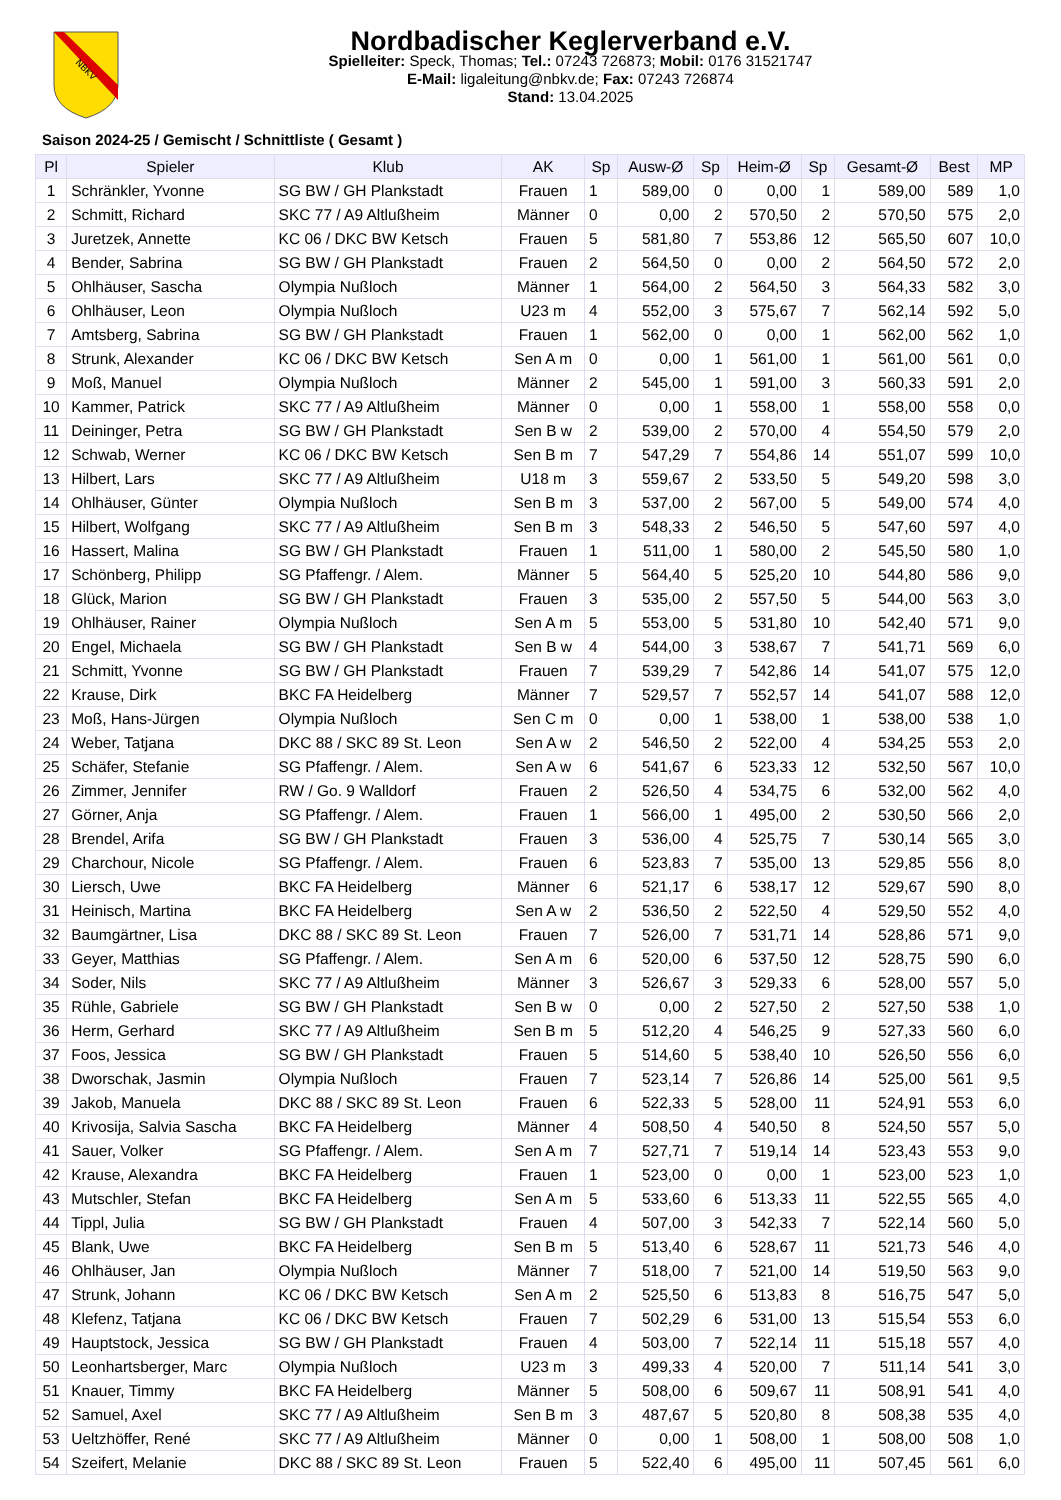NBKV
Nordbadischer Keglerverband e.V.
Spielleiter: Speck, Thomas; Tel.: 07243 726873; Mobil: 0176 31521747
E-Mail: ligaleitung@nbkv.de; Fax: 07243 726874
Stand: 13.04.2025
Saison 2024-25 / Gemischt / Schnittliste ( Gesamt )
| Pl | Spieler | Klub | AK | Sp | Ausw-Ø | Sp | Heim-Ø | Sp | Gesamt-Ø | Best | MP |
| --- | --- | --- | --- | --- | --- | --- | --- | --- | --- | --- | --- |
| 1 | Schränkler, Yvonne | SG BW / GH Plankstadt | Frauen | 1 | 589,00 | 0 | 0,00 | 1 | 589,00 | 589 | 1,0 |
| 2 | Schmitt, Richard | SKC 77 / A9 Altlußheim | Männer | 0 | 0,00 | 2 | 570,50 | 2 | 570,50 | 575 | 2,0 |
| 3 | Juretzek, Annette | KC 06 / DKC BW Ketsch | Frauen | 5 | 581,80 | 7 | 553,86 | 12 | 565,50 | 607 | 10,0 |
| 4 | Bender, Sabrina | SG BW / GH Plankstadt | Frauen | 2 | 564,50 | 0 | 0,00 | 2 | 564,50 | 572 | 2,0 |
| 5 | Ohlhäuser, Sascha | Olympia Nußloch | Männer | 1 | 564,00 | 2 | 564,50 | 3 | 564,33 | 582 | 3,0 |
| 6 | Ohlhäuser, Leon | Olympia Nußloch | U23 m | 4 | 552,00 | 3 | 575,67 | 7 | 562,14 | 592 | 5,0 |
| 7 | Amtsberg, Sabrina | SG BW / GH Plankstadt | Frauen | 1 | 562,00 | 0 | 0,00 | 1 | 562,00 | 562 | 1,0 |
| 8 | Strunk, Alexander | KC 06 / DKC BW Ketsch | Sen A m | 0 | 0,00 | 1 | 561,00 | 1 | 561,00 | 561 | 0,0 |
| 9 | Moß, Manuel | Olympia Nußloch | Männer | 2 | 545,00 | 1 | 591,00 | 3 | 560,33 | 591 | 2,0 |
| 10 | Kammer, Patrick | SKC 77 / A9 Altlußheim | Männer | 0 | 0,00 | 1 | 558,00 | 1 | 558,00 | 558 | 0,0 |
| 11 | Deininger, Petra | SG BW / GH Plankstadt | Sen B w | 2 | 539,00 | 2 | 570,00 | 4 | 554,50 | 579 | 2,0 |
| 12 | Schwab, Werner | KC 06 / DKC BW Ketsch | Sen B m | 7 | 547,29 | 7 | 554,86 | 14 | 551,07 | 599 | 10,0 |
| 13 | Hilbert, Lars | SKC 77 / A9 Altlußheim | U18 m | 3 | 559,67 | 2 | 533,50 | 5 | 549,20 | 598 | 3,0 |
| 14 | Ohlhäuser, Günter | Olympia Nußloch | Sen B m | 3 | 537,00 | 2 | 567,00 | 5 | 549,00 | 574 | 4,0 |
| 15 | Hilbert, Wolfgang | SKC 77 / A9 Altlußheim | Sen B m | 3 | 548,33 | 2 | 546,50 | 5 | 547,60 | 597 | 4,0 |
| 16 | Hassert, Malina | SG BW / GH Plankstadt | Frauen | 1 | 511,00 | 1 | 580,00 | 2 | 545,50 | 580 | 1,0 |
| 17 | Schönberg, Philipp | SG Pfaffengr. / Alem. | Männer | 5 | 564,40 | 5 | 525,20 | 10 | 544,80 | 586 | 9,0 |
| 18 | Glück, Marion | SG BW / GH Plankstadt | Frauen | 3 | 535,00 | 2 | 557,50 | 5 | 544,00 | 563 | 3,0 |
| 19 | Ohlhäuser, Rainer | Olympia Nußloch | Sen A m | 5 | 553,00 | 5 | 531,80 | 10 | 542,40 | 571 | 9,0 |
| 20 | Engel, Michaela | SG BW / GH Plankstadt | Sen B w | 4 | 544,00 | 3 | 538,67 | 7 | 541,71 | 569 | 6,0 |
| 21 | Schmitt, Yvonne | SG BW / GH Plankstadt | Frauen | 7 | 539,29 | 7 | 542,86 | 14 | 541,07 | 575 | 12,0 |
| 22 | Krause, Dirk | BKC FA Heidelberg | Männer | 7 | 529,57 | 7 | 552,57 | 14 | 541,07 | 588 | 12,0 |
| 23 | Moß, Hans-Jürgen | Olympia Nußloch | Sen C m | 0 | 0,00 | 1 | 538,00 | 1 | 538,00 | 538 | 1,0 |
| 24 | Weber, Tatjana | DKC 88 / SKC 89 St. Leon | Sen A w | 2 | 546,50 | 2 | 522,00 | 4 | 534,25 | 553 | 2,0 |
| 25 | Schäfer, Stefanie | SG Pfaffengr. / Alem. | Sen A w | 6 | 541,67 | 6 | 523,33 | 12 | 532,50 | 567 | 10,0 |
| 26 | Zimmer, Jennifer | RW / Go. 9 Walldorf | Frauen | 2 | 526,50 | 4 | 534,75 | 6 | 532,00 | 562 | 4,0 |
| 27 | Görner, Anja | SG Pfaffengr. / Alem. | Frauen | 1 | 566,00 | 1 | 495,00 | 2 | 530,50 | 566 | 2,0 |
| 28 | Brendel, Arifa | SG BW / GH Plankstadt | Frauen | 3 | 536,00 | 4 | 525,75 | 7 | 530,14 | 565 | 3,0 |
| 29 | Charchour, Nicole | SG Pfaffengr. / Alem. | Frauen | 6 | 523,83 | 7 | 535,00 | 13 | 529,85 | 556 | 8,0 |
| 30 | Liersch, Uwe | BKC FA Heidelberg | Männer | 6 | 521,17 | 6 | 538,17 | 12 | 529,67 | 590 | 8,0 |
| 31 | Heinisch, Martina | BKC FA Heidelberg | Sen A w | 2 | 536,50 | 2 | 522,50 | 4 | 529,50 | 552 | 4,0 |
| 32 | Baumgärtner, Lisa | DKC 88 / SKC 89 St. Leon | Frauen | 7 | 526,00 | 7 | 531,71 | 14 | 528,86 | 571 | 9,0 |
| 33 | Geyer, Matthias | SG Pfaffengr. / Alem. | Sen A m | 6 | 520,00 | 6 | 537,50 | 12 | 528,75 | 590 | 6,0 |
| 34 | Soder, Nils | SKC 77 / A9 Altlußheim | Männer | 3 | 526,67 | 3 | 529,33 | 6 | 528,00 | 557 | 5,0 |
| 35 | Rühle, Gabriele | SG BW / GH Plankstadt | Sen B w | 0 | 0,00 | 2 | 527,50 | 2 | 527,50 | 538 | 1,0 |
| 36 | Herm, Gerhard | SKC 77 / A9 Altlußheim | Sen B m | 5 | 512,20 | 4 | 546,25 | 9 | 527,33 | 560 | 6,0 |
| 37 | Foos, Jessica | SG BW / GH Plankstadt | Frauen | 5 | 514,60 | 5 | 538,40 | 10 | 526,50 | 556 | 6,0 |
| 38 | Dworschak, Jasmin | Olympia Nußloch | Frauen | 7 | 523,14 | 7 | 526,86 | 14 | 525,00 | 561 | 9,5 |
| 39 | Jakob, Manuela | DKC 88 / SKC 89 St. Leon | Frauen | 6 | 522,33 | 5 | 528,00 | 11 | 524,91 | 553 | 6,0 |
| 40 | Krivosija, Salvia Sascha | BKC FA Heidelberg | Männer | 4 | 508,50 | 4 | 540,50 | 8 | 524,50 | 557 | 5,0 |
| 41 | Sauer, Volker | SG Pfaffengr. / Alem. | Sen A m | 7 | 527,71 | 7 | 519,14 | 14 | 523,43 | 553 | 9,0 |
| 42 | Krause, Alexandra | BKC FA Heidelberg | Frauen | 1 | 523,00 | 0 | 0,00 | 1 | 523,00 | 523 | 1,0 |
| 43 | Mutschler, Stefan | BKC FA Heidelberg | Sen A m | 5 | 533,60 | 6 | 513,33 | 11 | 522,55 | 565 | 4,0 |
| 44 | Tippl, Julia | SG BW / GH Plankstadt | Frauen | 4 | 507,00 | 3 | 542,33 | 7 | 522,14 | 560 | 5,0 |
| 45 | Blank, Uwe | BKC FA Heidelberg | Sen B m | 5 | 513,40 | 6 | 528,67 | 11 | 521,73 | 546 | 4,0 |
| 46 | Ohlhäuser, Jan | Olympia Nußloch | Männer | 7 | 518,00 | 7 | 521,00 | 14 | 519,50 | 563 | 9,0 |
| 47 | Strunk, Johann | KC 06 / DKC BW Ketsch | Sen A m | 2 | 525,50 | 6 | 513,83 | 8 | 516,75 | 547 | 5,0 |
| 48 | Klefenz, Tatjana | KC 06 / DKC BW Ketsch | Frauen | 7 | 502,29 | 6 | 531,00 | 13 | 515,54 | 553 | 6,0 |
| 49 | Hauptstock, Jessica | SG BW / GH Plankstadt | Frauen | 4 | 503,00 | 7 | 522,14 | 11 | 515,18 | 557 | 4,0 |
| 50 | Leonhartsberger, Marc | Olympia Nußloch | U23 m | 3 | 499,33 | 4 | 520,00 | 7 | 511,14 | 541 | 3,0 |
| 51 | Knauer, Timmy | BKC FA Heidelberg | Männer | 5 | 508,00 | 6 | 509,67 | 11 | 508,91 | 541 | 4,0 |
| 52 | Samuel, Axel | SKC 77 / A9 Altlußheim | Sen B m | 3 | 487,67 | 5 | 520,80 | 8 | 508,38 | 535 | 4,0 |
| 53 | Ueltzhöffer, René | SKC 77 / A9 Altlußheim | Männer | 0 | 0,00 | 1 | 508,00 | 1 | 508,00 | 508 | 1,0 |
| 54 | Szeifert, Melanie | DKC 88 / SKC 89 St. Leon | Frauen | 5 | 522,40 | 6 | 495,00 | 11 | 507,45 | 561 | 6,0 |